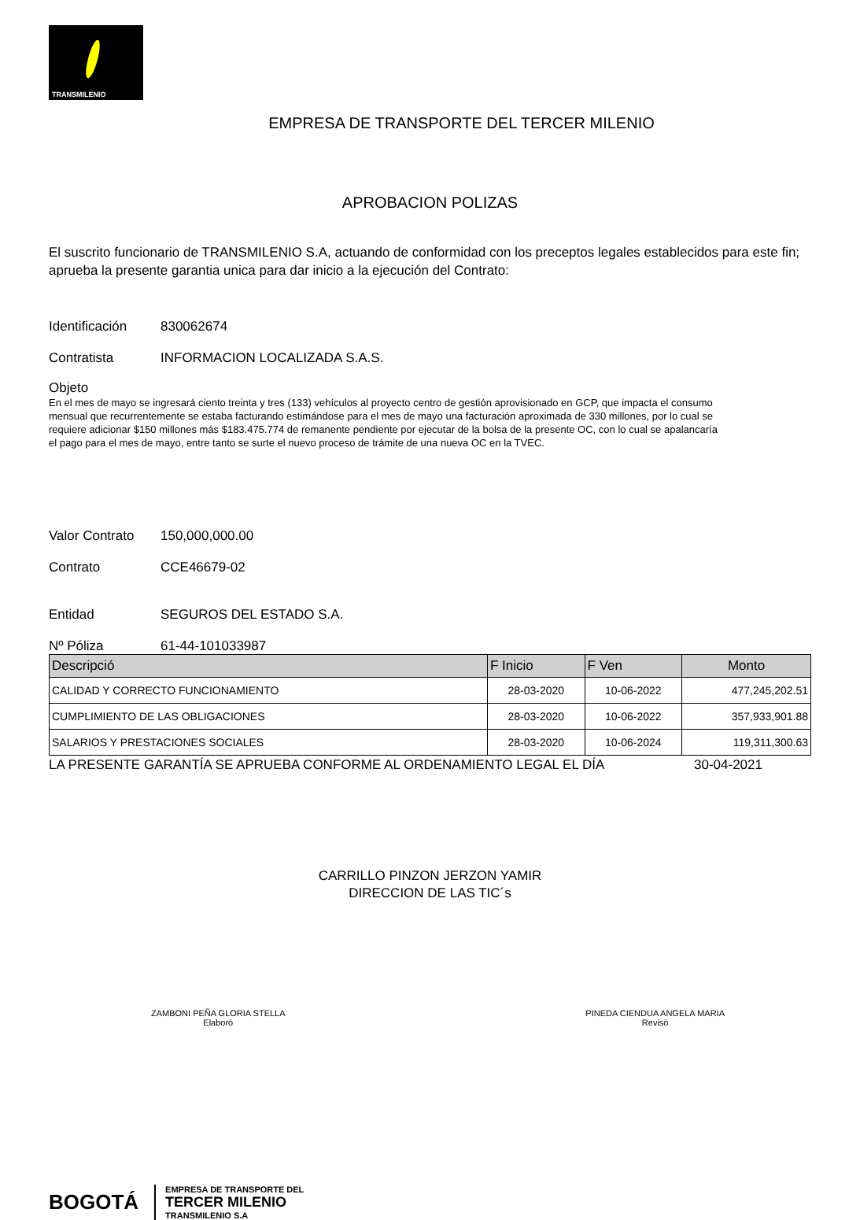TRANSMILENIO
EMPRESA DE TRANSPORTE DEL TERCER MILENIO
APROBACION POLIZAS
El suscrito funcionario de TRANSMILENIO S.A, actuando de conformidad con los preceptos legales establecidos para este fin; aprueba la presente garantia unica para dar inicio a la ejecución del Contrato:
Identificación
830062674
Contratista INFORMACION LOCALIZADA S.A.S.
Objeto
En el mes de mayo se ingresará ciento treinta y tres (133) vehículos al proyecto centro de gestión aprovisionado en GCP, que impacta el consumo mensual que recurrentemente se estaba facturando estimándose para el mes de mayo una facturación aproximada de 330 millones, por lo cual se requiere adicionar $150 millones más $183.475.774 de remanente pendiente por ejecutar de la bolsa de la presente OC, con lo cual se apalancaría el pago para el mes de mayo, entre tanto se surte el nuevo proceso de trámite de una nueva OC en la TVEC.
Valor Contrato
150,000,000.00
Contrato CCE46679-02
Entidad SEGUROS DEL ESTADO S.A.
Nº Póliza 61-44-101033987
| Descripció | F Inicio | F Ven | Monto |
| --- | --- | --- | --- |
| CALIDAD Y CORRECTO FUNCIONAMIENTO | 28-03-2020 | 10-06-2022 | 477,245,202.51 |
| CUMPLIMIENTO DE LAS OBLIGACIONES | 28-03-2020 | 10-06-2022 | 357,933,901.88 |
| SALARIOS Y PRESTACIONES SOCIALES | 28-03-2020 | 10-06-2024 | 119,311,300.63 |
LA PRESENTE GARANTÍA SE APRUEBA CONFORME AL ORDENAMIENTO LEGAL EL DÍA 30-04-2021
CARRILLO PINZON JERZON YAMIR
DIRECCION DE LAS TIC´s
ZAMBONI PEÑA GLORIA STELLA
Elaboró
PINEDA CIENDUA ANGELA MARIA
Revisó
BOGOTÁ
EMPRESA DE TRANSPORTE DEL
TERCER MILENIO
TRANSMILENIO S.A